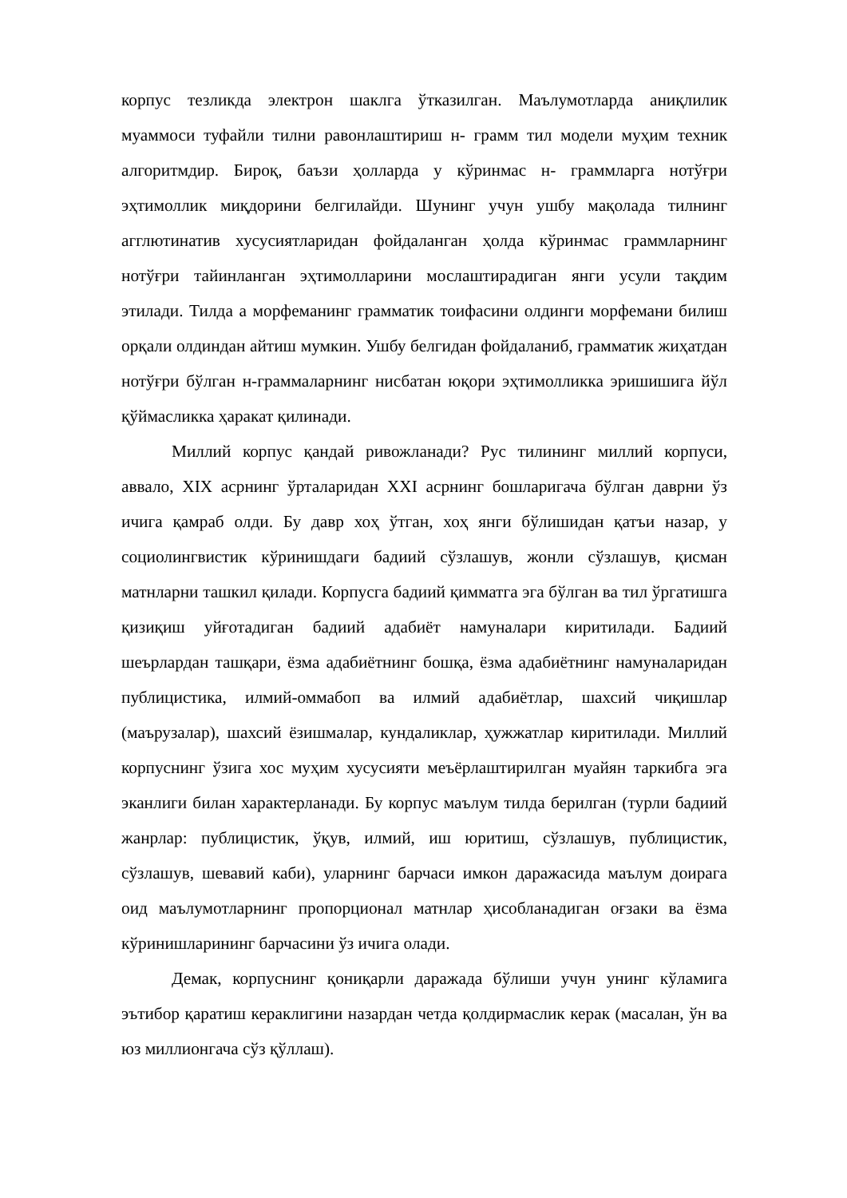корпус тезликда электрон шаклга ўтказилган. Маълумотларда аниқлилик муаммоси туфайли тилни равонлаштириш н- грамм тил модели муҳим техник алгоритмдир. Бироқ, баъзи ҳолларда у кўринмас н- граммларга нотўғри эҳтимоллик миқдорини белгилайди. Шунинг учун ушбу мақолада тилнинг агглютинатив хусусиятларидан фойдаланган ҳолда кўринмас граммларнинг нотўғри тайинланган эҳтимолларини мослаштирадиган янги усули тақдим этилади. Тилда а морфеманинг грамматик тоифасини олдинги морфемани билиш орқали олдиндан айтиш мумкин. Ушбу белгидан фойдаланиб, грамматик жиҳатдан нотўғри бўлган н-граммаларнинг нисбатан юқори эҳтимолликка эришишига йўл қўймасликка ҳаракат қилинади.
Миллий корпус қандай ривожланади? Рус тилининг миллий корпуси, аввало, XIX асрнинг ўрталаридан XXI асрнинг бошларигача бўлган даврни ўз ичига қамраб олди. Бу давр хоҳ ўтган, хоҳ янги бўлишидан қатъи назар, у социолингвистик кўринишдаги бадиий сўзлашув, жонли сўзлашув, қисман матнларни ташкил қилади. Корпусга бадиий қимматга эга бўлган ва тил ўргатишга қизиқиш уйғотадиган бадиий адабиёт намуналари киритилади. Бадиий шеърлардан ташқари, ёзма адабиётнинг бошқа, ёзма адабиётнинг намуналаридан публицистика, илмий-оммабоп ва илмий адабиётлар, шахсий чиқишлар (маърузалар), шахсий ёзишмалар, кундаликлар, ҳужжатлар киритилади. Миллий корпуснинг ўзига хос муҳим хусусияти меъёрлаштирилган муайян таркибга эга эканлиги билан характерланади. Бу корпус маълум тилда берилган (турли бадиий жанрлар: публицистик, ўқув, илмий, иш юритиш, сўзлашув, публицистик, сўзлашув, шевавий каби), уларнинг барчаси имкон даражасида маълум доирага оид маълумотларнинг пропорционал матнлар ҳисобланадиган оғзаки ва ёзма кўринишларининг барчасини ўз ичига олади.
Демак, корпуснинг қониқарли даражада бўлиши учун унинг кўламига эътибор қаратиш кераклигини назардан четда қолдирмаслик керак (масалан, ўн ва юз миллионгача сўз қўллаш).